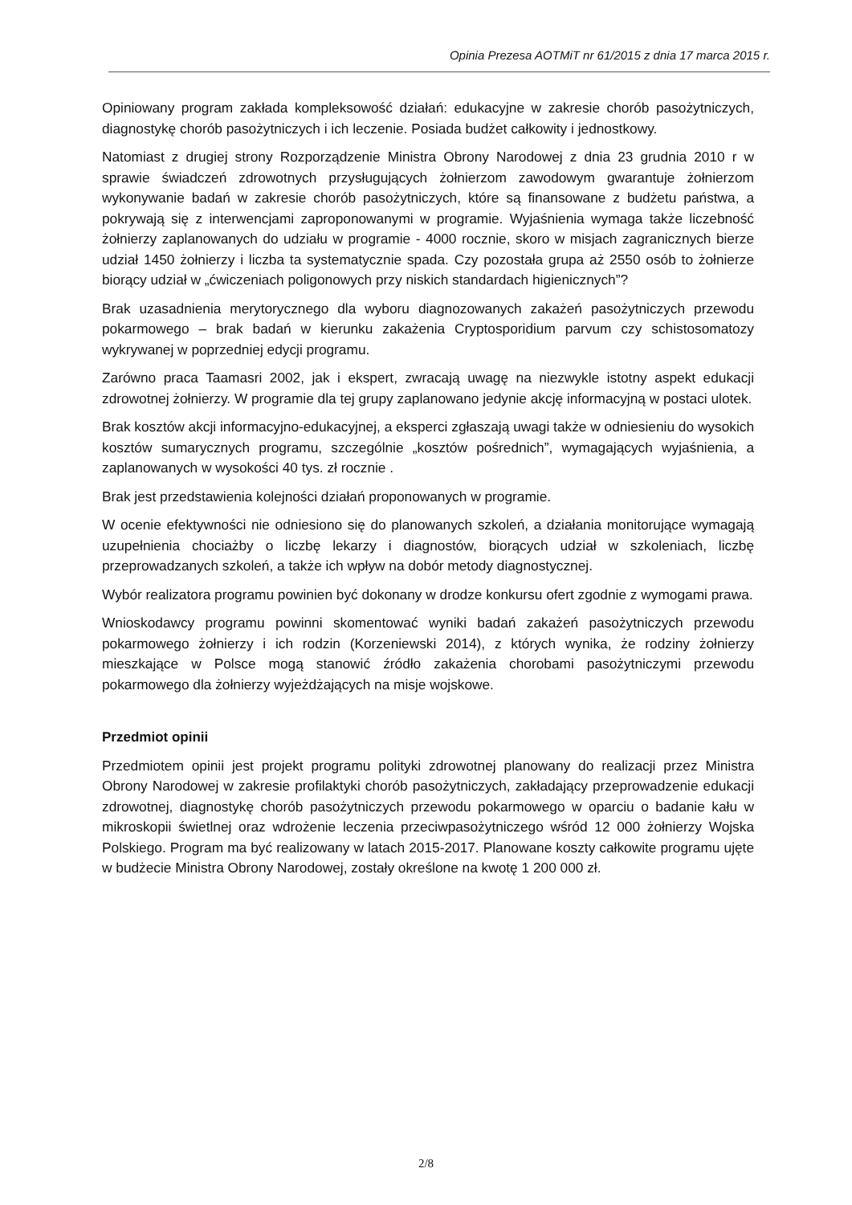Opinia Prezesa AOTMiT nr 61/2015 z dnia 17 marca 2015 r.
Opiniowany program zakłada kompleksowość działań: edukacyjne w zakresie chorób pasożytniczych, diagnostykę chorób pasożytniczych i ich leczenie. Posiada budżet całkowity i jednostkowy.
Natomiast z drugiej strony Rozporządzenie Ministra Obrony Narodowej z dnia 23 grudnia 2010 r w sprawie świadczeń zdrowotnych przysługujących żołnierzom zawodowym gwarantuje żołnierzom wykonywanie badań w zakresie chorób pasożytniczych, które są finansowane z budżetu państwa, a pokrywają się z interwencjami zaproponowanymi w programie. Wyjaśnienia wymaga także liczebność żołnierzy zaplanowanych do udziału w programie - 4000 rocznie, skoro w misjach zagranicznych bierze udział 1450 żołnierzy i liczba ta systematycznie spada. Czy pozostała grupa aż 2550 osób to żołnierze biorący udział w „ćwiczeniach poligonowych przy niskich standardach higienicznych”?
Brak uzasadnienia merytorycznego dla wyboru diagnozowanych zakażeń pasożytniczych przewodu pokarmowego – brak badań w kierunku zakażenia Cryptosporidium parvum czy schistosomatozy wykrywanej w poprzedniej edycji programu.
Zarówno praca Taamasri 2002, jak i ekspert, zwracają uwagę na niezwykle istotny aspekt edukacji zdrowotnej żołnierzy. W programie dla tej grupy zaplanowano jedynie akcję informacyjną w postaci ulotek.
Brak kosztów akcji informacyjno-edukacyjnej, a eksperci zgłaszają uwagi także w odniesieniu do wysokich kosztów sumarycznych programu, szczególnie „kosztów pośrednich”, wymagających wyjaśnienia, a zaplanowanych w wysokości 40 tys. zł rocznie .
Brak jest przedstawienia kolejności działań proponowanych w programie.
W ocenie efektywności nie odniesiono się do planowanych szkoleń, a działania monitorujące wymagają uzupełnienia chociażby o liczbę lekarzy i diagnostów, biorących udział w szkoleniach, liczbę przeprowadzanych szkoleń, a także ich wpływ na dobór metody diagnostycznej.
Wybór realizatora programu powinien być dokonany w drodze konkursu ofert zgodnie z wymogami prawa.
Wnioskodawcy programu powinni skomentować wyniki badań zakażeń pasożytniczych przewodu pokarmowego żołnierzy i ich rodzin (Korzeniewski 2014), z których wynika, że rodziny żołnierzy mieszkające w Polsce mogą stanowić źródło zakażenia chorobami pasożytniczymi przewodu pokarmowego dla żołnierzy wyjeżdżających na misje wojskowe.
Przedmiot opinii
Przedmiotem opinii jest projekt programu polityki zdrowotnej planowany do realizacji przez Ministra Obrony Narodowej w zakresie profilaktyki chorób pasożytniczych, zakładający przeprowadzenie edukacji zdrowotnej, diagnostykę chorób pasożytniczych przewodu pokarmowego w oparciu o badanie kału w mikroskopii świetlnej oraz wdrożenie leczenia przeciwpasożytniczego wśród 12 000 żołnierzy Wojska Polskiego. Program ma być realizowany w latach 2015-2017. Planowane koszty całkowite programu ujęte w budżecie Ministra Obrony Narodowej, zostały określone na kwotę 1 200 000 zł.
2/8